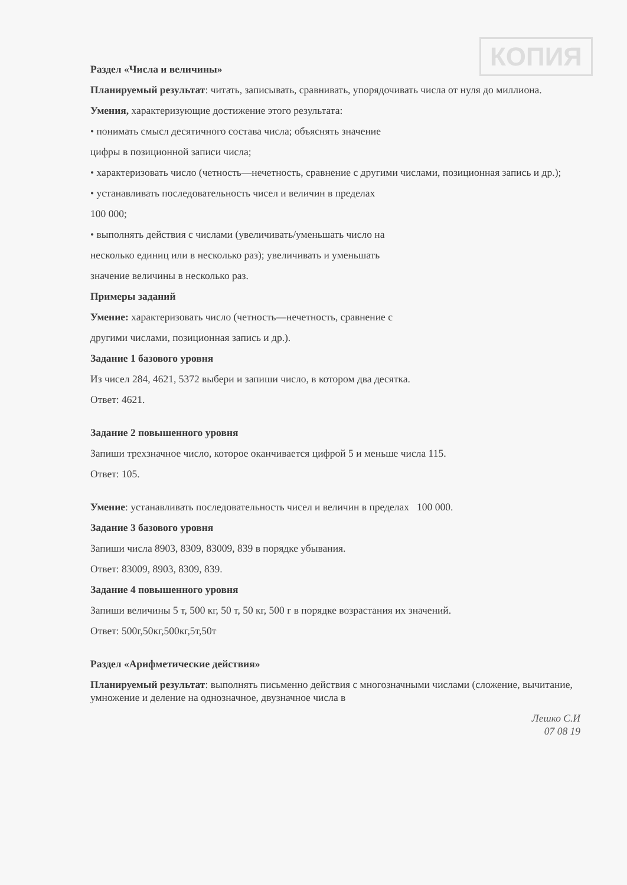КОПИЯ
Раздел «Числа и величины»
Планируемый результат: читать, записывать, сравнивать, упорядочивать числа от нуля до миллиона.
Умения, характеризующие достижение этого результата:
• понимать смысл десятичного состава числа; объяснять значение
цифры в позиционной записи числа;
• характеризовать число (четность—нечетность, сравнение с другими числами, позиционная запись и др.);
• устанавливать последовательность чисел и величин в пределах
100 000;
• выполнять действия с числами (увеличивать/уменьшать число на
несколько единиц или в несколько раз); увеличивать и уменьшать
значение величины в несколько раз.
Примеры заданий
Умение: характеризовать число (четность—нечетность, сравнение с
другими числами, позиционная запись и др.).
Задание 1 базового уровня
Из чисел 284, 4621, 5372 выбери и запиши число, в котором два десятка.
Ответ: 4621.
Задание 2 повышенного уровня
Запиши трехзначное число, которое оканчивается цифрой 5 и меньше числа 115.
Ответ: 105.
Умение: устанавливать последовательность чисел и величин в пределах 100 000.
Задание 3 базового уровня
Запиши числа 8903, 8309, 83009, 839 в порядке убывания.
Ответ: 83009, 8903, 8309, 839.
Задание 4 повышенного уровня
Запиши величины 5 т, 500 кг, 50 т, 50 кг, 500 г в порядке возрастания их значений.
Ответ: 500г,50кг,500кг,5т,50т
Раздел «Арифметические действия»
Планируемый результат: выполнять письменно действия с многозначными числами (сложение, вычитание, умножение и деление на однозначное, двузначное числа в
Лешко С.И
07 08 19